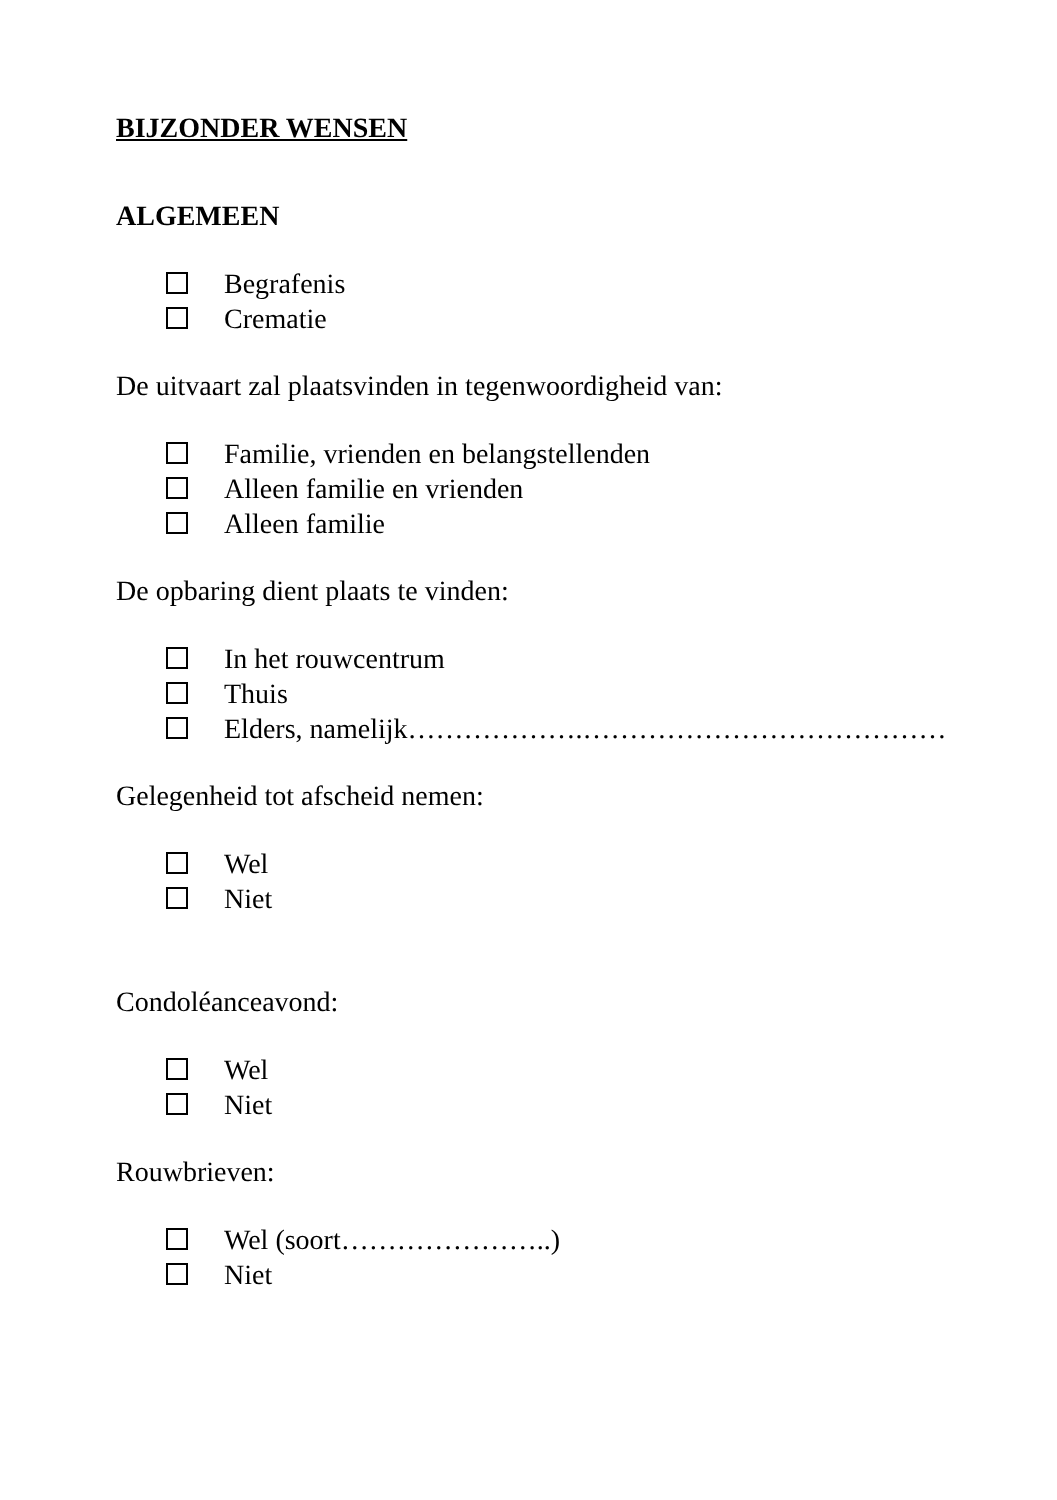BIJZONDER WENSEN
ALGEMEEN
Begrafenis
Crematie
De uitvaart zal plaatsvinden in tegenwoordigheid van:
Familie, vrienden en belangstellenden
Alleen familie en vrienden
Alleen familie
De opbaring dient plaats te vinden:
In het rouwcentrum
Thuis
Elders, namelijk……………….…………………………………
Gelegenheid tot afscheid nemen:
Wel
Niet
Condoléanceavond:
Wel
Niet
Rouwbrieven:
Wel (soort…………………..)
Niet